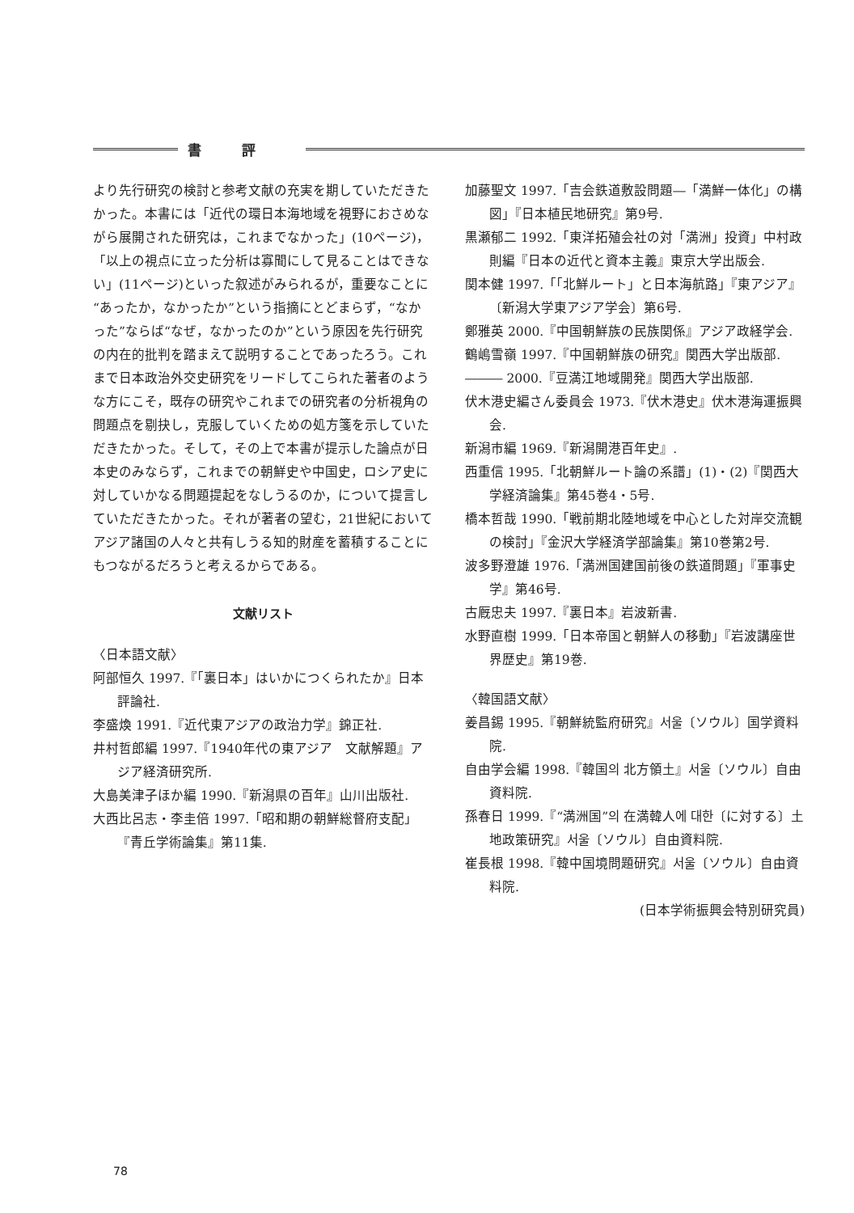書評
より先行研究の検討と参考文献の充実を期していただきたかった。本書には「近代の環日本海地域を視野におさめながら展開された研究は，これまでなかった」(10ページ)，「以上の視点に立った分析は寡聞にして見ることはできない」(11ページ)といった叙述がみられるが，重要なことに“あったか，なかったか”という指摘にとどまらず，“なかった”ならば“なぜ，なかったのか”という原因を先行研究の内在的批判を踏まえて説明することであったろう。これまで日本政治外交史研究をリードしてこられた著者のような方にこそ，既存の研究やこれまでの研究者の分析視角の問題点を剔抉し，克服していくための処方箋を示していただきたかった。そして，その上で本書が提示した論点が日本史のみならず，これまでの朝鮮史や中国史，ロシア史に対していかなる問題提起をなしうるのか，について提言していただきたかった。それが著者の望む，21世紀においてアジア諸国の人々と共有しうる知的財産を蓄積することにもつながるだろうと考えるからである。
文献リスト
〈日本語文献〉
阿部恒久 1997.『「裏日本」はいかにつくられたか』日本評論社.
李盛煥 1991.『近代東アジアの政治力学』錦正社.
井村哲郎編 1997.『1940年代の東アジア　文献解題』アジア経済研究所.
大島美津子ほか編 1990.『新潟県の百年』山川出版社.
大西比呂志・李圭倍 1997.「昭和期の朝鮮総督府支配」『青丘学術論集』第11集.
加藤聖文 1997.「吉会鉄道敷設問題―「満鮮一体化」の構図」『日本植民地研究』第9号.
黒瀬郁二 1992.「東洋拓殖会社の対「満洲」投資」中村政則編『日本の近代と資本主義』東京大学出版会.
関本健 1997.「「北鮮ルート」と日本海航路」『東アジア』〔新潟大学東アジア学会〕第6号.
鄭雅英 2000.『中国朝鮮族の民族関係』アジア政経学会.
鶴嶋雪嶺 1997.『中国朝鮮族の研究』関西大学出版部.
――― 2000.『豆満江地域開発』関西大学出版部.
伏木港史編さん委員会 1973.『伏木港史』伏木港海運振興会.
新潟市編 1969.『新潟開港百年史』.
西重信 1995.「北朝鮮ルート論の系譜」(1)・(2)『関西大学経済論集』第45巻4・5号.
橋本哲哉 1990.「戦前期北陸地域を中心とした対岸交流観の検討」『金沢大学経済学部論集』第10巻第2号.
波多野澄雄 1976.「満洲国建国前後の鉄道問題」『軍事史学』第46号.
古厩忠夫 1997.『裏日本』岩波新書.
水野直樹 1999.「日本帝国と朝鮮人の移動」『岩波講座世界歴史』第19巻.
〈韓国語文献〉
姜昌錫 1995.『朝鮮統監府研究』서울〔ソウル〕国学資料院.
自由学会編 1998.『韓国의 北方領土』서울〔ソウル〕自由資料院.
孫春日 1999.『“満洲国”의 在満韓人에 대한〔に対する〕土地政策研究』서울〔ソウル〕自由資料院.
崔長根 1998.『韓中国境問題研究』서울〔ソウル〕自由資料院.
(日本学術振興会特別研究員)
78